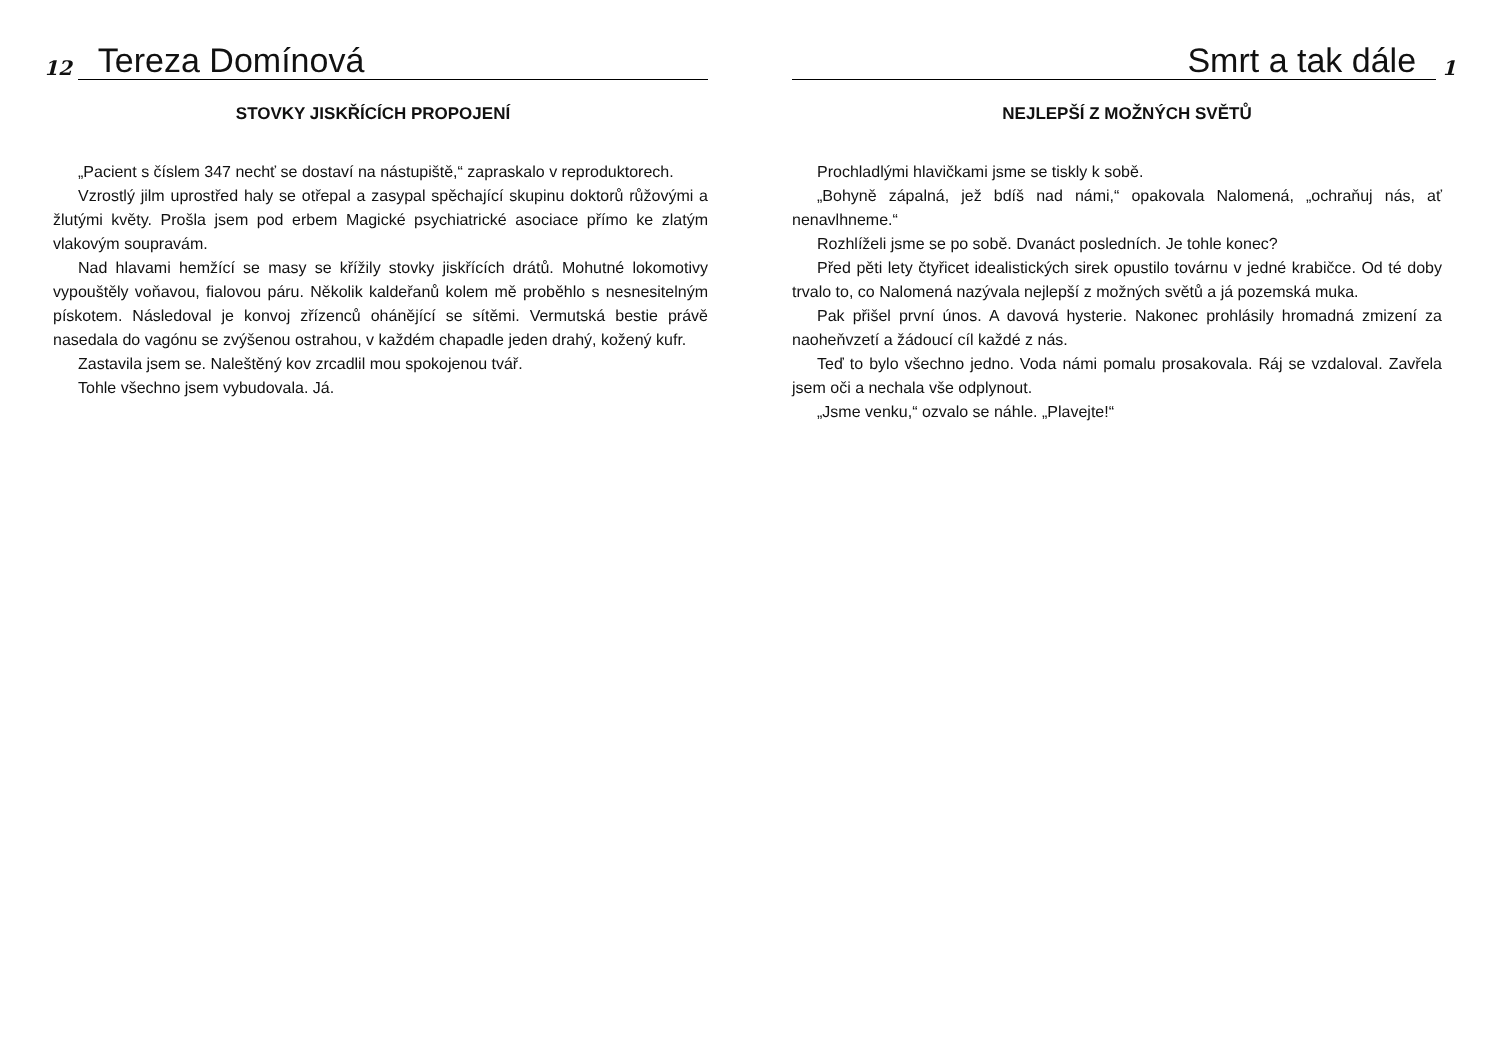12
Tereza Domínová
STOVKY JISKŘÍCÍCH PROPOJENÍ
„Pacient s číslem 347 nechť se dostaví na nástupiště,“ zapraskalo v reproduktorech.
Vzrostlý jilm uprostřed haly se otřepal a zasypal spěchající skupinu doktorů růžovými a žlutými květy. Prošla jsem pod erbem Magické psychiatrické asociace přímo ke zlatým vlakovým soupravám.
Nad hlavami hemžící se masy se křížily stovky jiskřících drátů. Mohutné lokomotivy vypouštěly voňavou, fialovou páru. Několik kaldeřanů kolem mě proběhlo s nesnesitelným pískotem. Následoval je konvoj zřízenců ohánějící se sítěmi. Vermutská bestie právě nasedala do vagónu se zvýšenou ostrahou, v každém chapadle jeden drahý, kožený kufr.
Zastavila jsem se. Naleštěný kov zrcadlil mou spokojenou tvář.
Tohle všechno jsem vybudovala. Já.
Smrt a tak dále
1
NEJLEPŠÍ Z MOŽNÝCH SVĚTŮ
Prochladlými hlavičkami jsme se tiskly k sobě.
„Bohyně zápalná, jež bdíš nad námi,“ opakovala Nalomená, „ochraňuj nás, ať nenavlhneme.“
Rozhlíželi jsme se po sobě. Dvanáct posledních. Je tohle konec?
Před pěti lety čtyřicet idealistických sirek opustilo továrnu v jedné krabičce. Od té doby trvalo to, co Nalomená nazývala nejlepší z možných světů a já pozemská muka.
Pak přišel první únos. A davová hysterie. Nakonec prohlásily hromadná zmizení za naoheňvzetí a žádoucí cíl každé z nás.
Teď to bylo všechno jedno. Voda námi pomalu prosakovala. Ráj se vzdaloval. Zavřela jsem oči a nechala vše odplynout.
„Jsme venku,“ ozvalo se náhle. „Plavejte!“